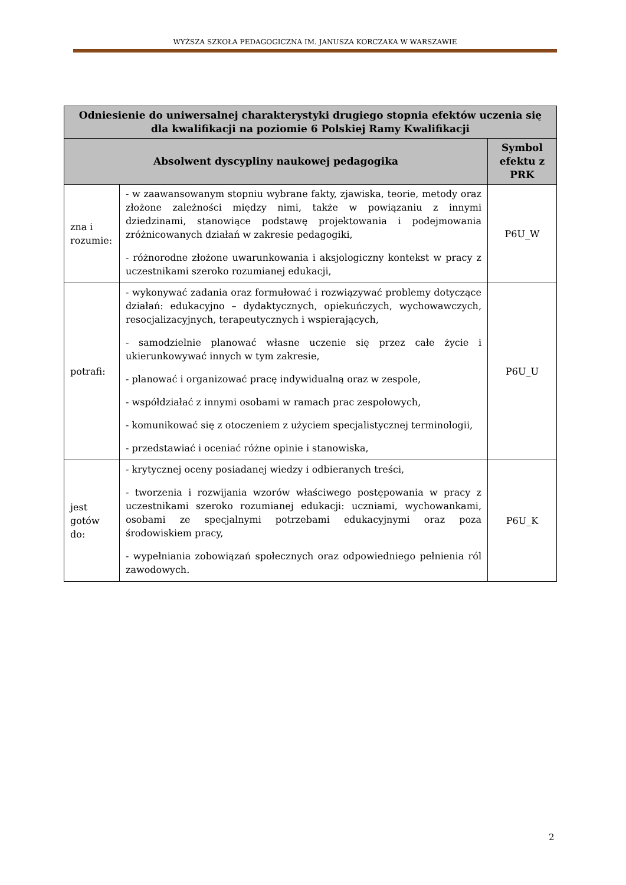WYŻSZA SZKOŁA PEDAGOGICZNA IM. JANUSZA KORCZAKA W WARSZAWIE
| Odniesienie do uniwersalnej charakterystyki drugiego stopnia efektów uczenia się dla kwalifikacji na poziomie 6 Polskiej Ramy Kwalifikacji | | |
| --- | --- | --- |
| Absolwent dyscypliny naukowej pedagogika | | Symbol efektu z PRK |
| zna i rozumie: | - w zaawansowanym stopniu wybrane fakty, zjawiska, teorie, metody oraz złożone zależności między nimi, także w powiązaniu z innymi dziedzinami, stanowiące podstawę projektowania i podejmowania zróżnicowanych działań w zakresie pedagogiki, - różnorodne złożone uwarunkowania i aksjologiczny kontekst w pracy z uczestnikami szeroko rozumianej edukacji, | P6U_W |
| potrafi: | - wykonywać zadania oraz formułować i rozwiązywać problemy dotyczące działań: edukacyjno – dydaktycznych, opiekuńczych, wychowawczych, resocjalizacyjnych, terapeutycznych i wspierających, - samodzielnie planować własne uczenie się przez całe życie i ukierunkowywać innych w tym zakresie, - planować i organizować pracę indywidualną oraz w zespole, - współdziałać z innymi osobami w ramach prac zespołowych, - komunikować się z otoczeniem z użyciem specjalistycznej terminologii, - przedstawiać i oceniać różne opinie i stanowiska, | P6U_U |
| jest gotów do: | - krytycznej oceny posiadanej wiedzy i odbieranych treści, - tworzenia i rozwijania wzorów właściwego postępowania w pracy z uczestnikami szeroko rozumianej edukacji: uczniami, wychowankami, osobami ze specjalnymi potrzebami edukacyjnymi oraz poza środowiskiem pracy, - wypełniania zobowiązań społecznych oraz odpowiedniego pełnienia ról zawodowych. | P6U_K |
2